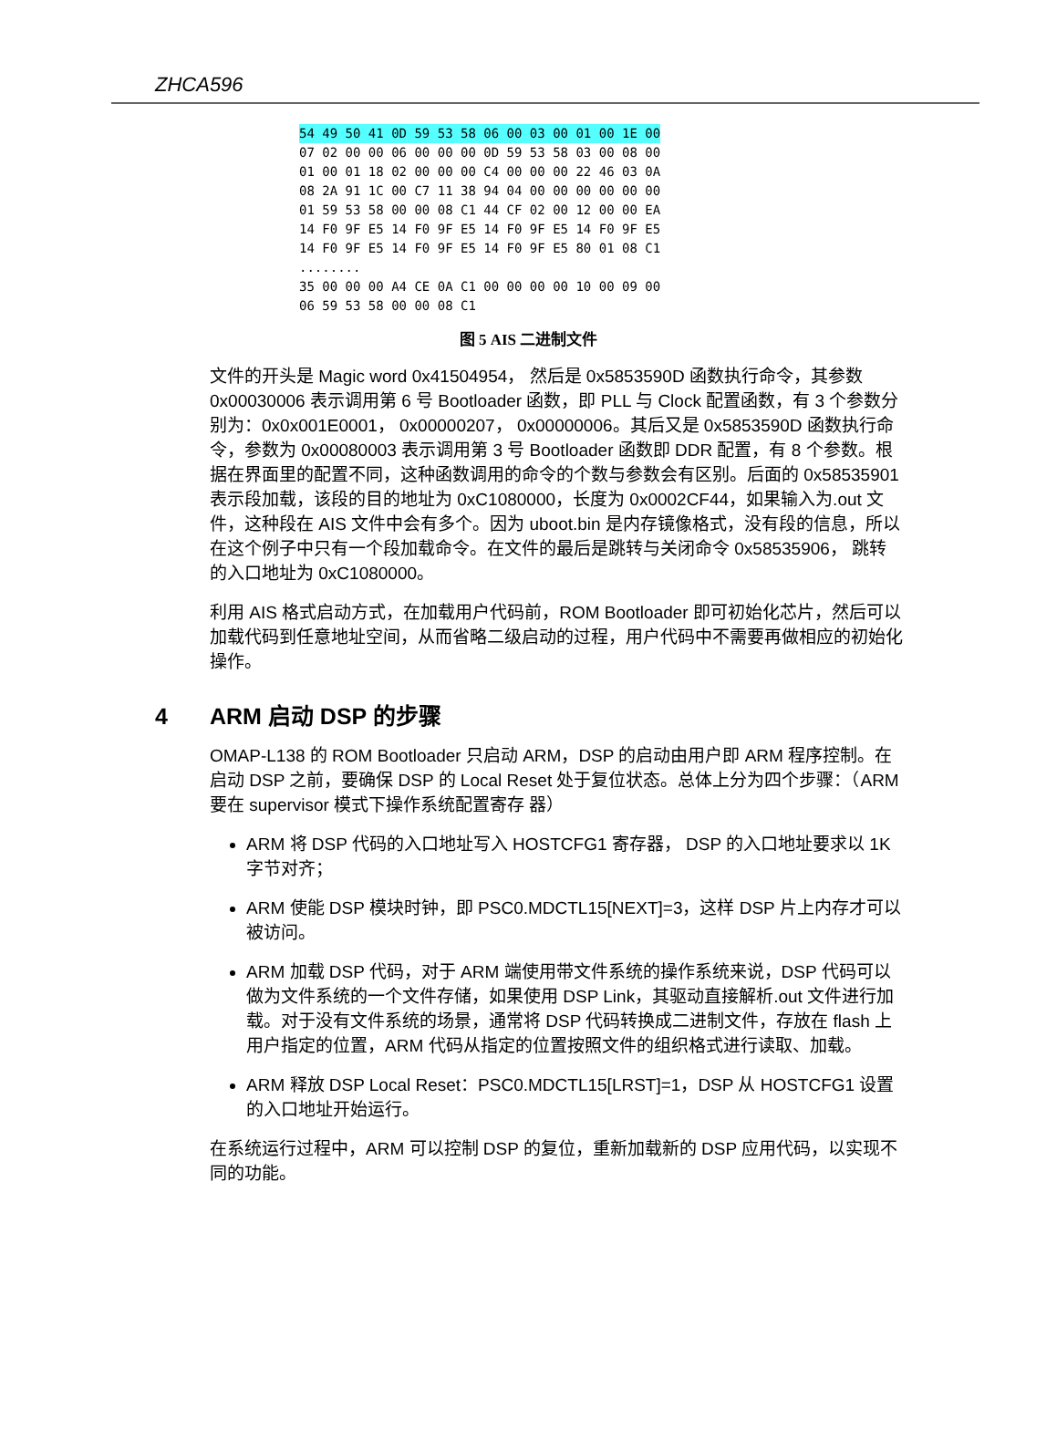ZHCA596
54 49 50 41 0D 59 53 58 06 00 03 00 01 00 1E 00
07 02 00 00 06 00 00 00 0D 59 53 58 03 00 08 00
01 00 01 18 02 00 00 00 C4 00 00 00 22 46 03 0A
08 2A 91 1C 00 C7 11 38 94 04 00 00 00 00 00 00
01 59 53 58 00 00 08 C1 44 CF 02 00 12 00 00 EA
14 F0 9F E5 14 F0 9F E5 14 F0 9F E5 14 F0 9F E5
14 F0 9F E5 14 F0 9F E5 14 F0 9F E5 80 01 08 C1
........
35 00 00 00 A4 CE 0A C1 00 00 00 00 10 00 09 00
06 59 53 58 00 00 08 C1
图 5 AIS 二进制文件
文件的开头是 Magic word 0x41504954， 然后是 0x5853590D 函数执行命令，其参数 0x00030006 表示调用第 6 号 Bootloader 函数，即 PLL 与 Clock 配置函数，有 3 个参数分别为：0x0x001E0001， 0x00000207， 0x00000006。其后又是 0x5853590D 函数执行命令，参数为 0x00080003 表示调用第 3 号 Bootloader 函数即 DDR 配置，有 8 个参数。根据在界面里的配置不同，这种函数调用的命令的个数与参数会有区别。后面的 0x58535901 表示段加载，该段的目的地址为 0xC1080000，长度为 0x0002CF44，如果输入为.out 文件，这种段在 AIS 文件中会有多个。因为 uboot.bin 是内存镜像格式，没有段的信息，所以在这个例子中只有一个段加载命令。在文件的最后是跳转与关闭命令 0x58535906， 跳转的入口地址为 0xC1080000。
利用 AIS 格式启动方式，在加载用户代码前，ROM Bootloader 即可初始化芯片，然后可以加载代码到任意地址空间，从而省略二级启动的过程，用户代码中不需要再做相应的初始化操作。
4 ARM 启动 DSP 的步骤
OMAP-L138 的 ROM Bootloader 只启动 ARM，DSP 的启动由用户即 ARM 程序控制。在启动 DSP 之前，要确保 DSP 的 Local Reset 处于复位状态。总体上分为四个步骤：（ARM 要在 supervisor 模式下操作系统配置寄存 器）
ARM 将 DSP 代码的入口地址写入 HOSTCFG1 寄存器， DSP 的入口地址要求以 1K 字节对齐；
ARM 使能 DSP 模块时钟，即 PSC0.MDCTL15[NEXT]=3，这样 DSP 片上内存才可以被访问。
ARM 加载 DSP 代码，对于 ARM 端使用带文件系统的操作系统来说，DSP 代码可以做为文件系统的一个文件存储，如果使用 DSP Link，其驱动直接解析.out 文件进行加载。对于没有文件系统的场景，通常将 DSP 代码转换成二进制文件，存放在 flash 上用户指定的位置，ARM 代码从指定的位置按照文件的组织格式进行读取、加载。
ARM 释放 DSP Local Reset：PSC0.MDCTL15[LRST]=1，DSP 从 HOSTCFG1 设置的入口地址开始运行。
在系统运行过程中，ARM 可以控制 DSP 的复位，重新加载新的 DSP 应用代码，以实现不同的功能。